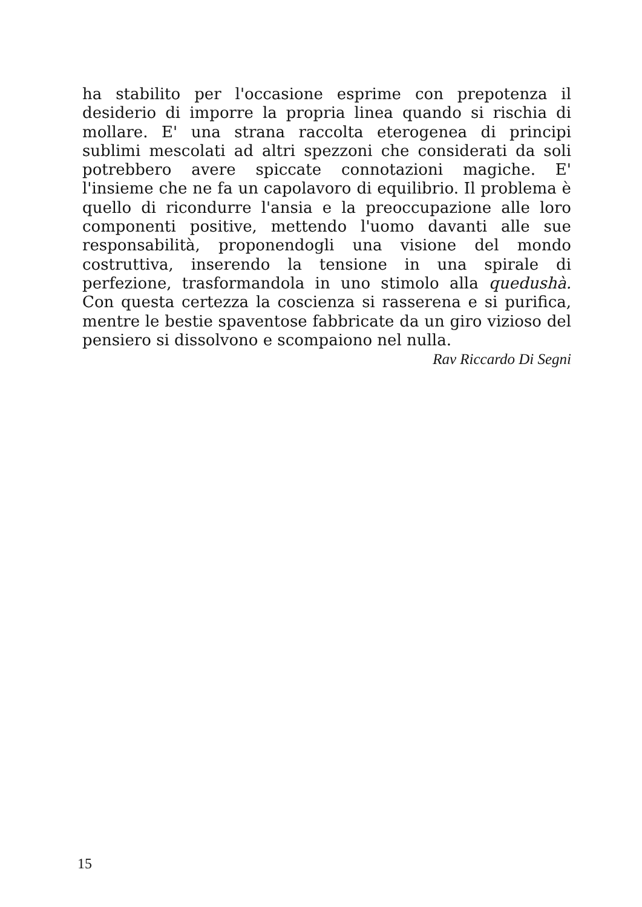ha stabilito per l'occasione esprime con prepotenza il desiderio di imporre la propria linea quando si rischia di mollare. E' una strana raccolta eterogenea di principi sublimi mescolati ad altri spezzoni che considerati da soli potrebbero avere spiccate connotazioni magiche. E' l'insieme che ne fa un capolavoro di equilibrio. Il problema è quello di ricondurre l'ansia e la preoccupazione alle loro componenti positive, mettendo l'uomo davanti alle sue responsabilità, proponendogli una visione del mondo costruttiva, inserendo la tensione in una spirale di perfezione, trasformandola in uno stimolo alla quedushà. Con questa certezza la coscienza si rasserena e si purifica, mentre le bestie spaventose fabbricate da un giro vizioso del pensiero si dissolvono e scompaiono nel nulla.
Rav Riccardo Di Segni
15